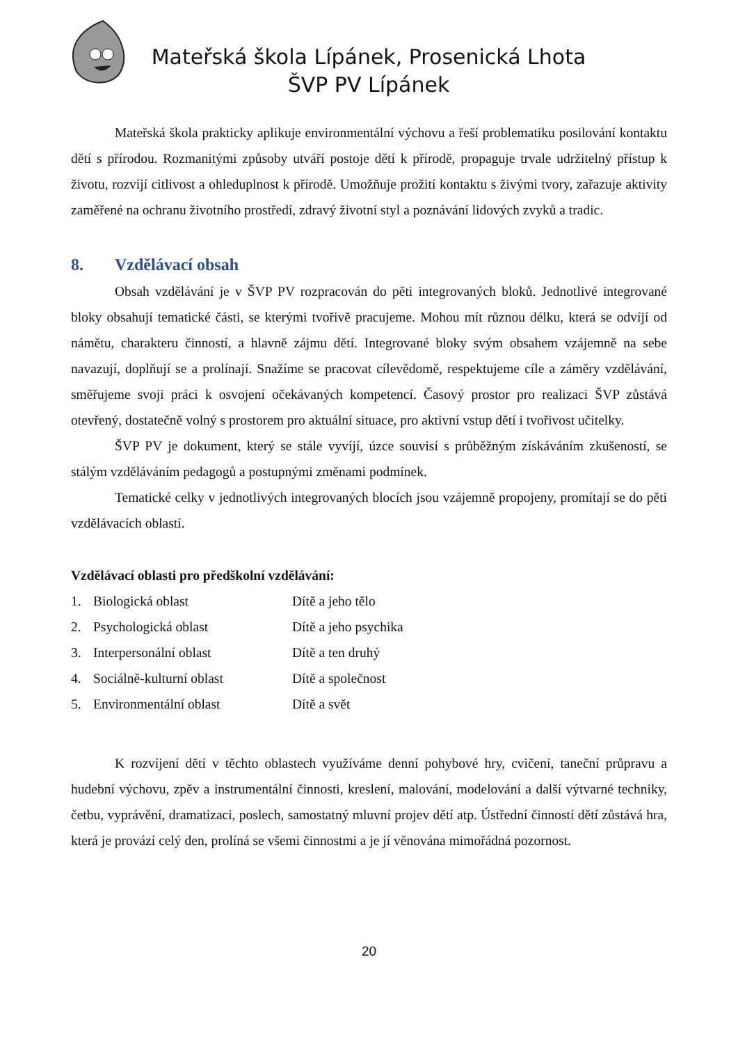Mateřská škola Lípánek, Prosenická Lhota
ŠVP PV Lípánek
Mateřská škola prakticky aplikuje environmentální výchovu a řeší problematiku posilování kontaktu dětí s přírodou. Rozmanitými způsoby utváří postoje dětí k přírodě, propaguje trvale udržitelný přístup k životu, rozvíjí citlivost a ohleduplnost k přírodě. Umožňuje prožití kontaktu s živými tvory, zařazuje aktivity zaměřené na ochranu životního prostředí, zdravý životní styl a poznávání lidových zvyků a tradic.
8. Vzdělávací obsah
Obsah vzdělávání je v ŠVP PV rozpracován do pěti integrovaných bloků. Jednotlivé integrované bloky obsahují tematické části, se kterými tvořivě pracujeme. Mohou mít různou délku, která se odvíjí od námětu, charakteru činností, a hlavně zájmu dětí. Integrované bloky svým obsahem vzájemně na sebe navazují, doplňují se a prolínají. Snažíme se pracovat cílevědomě, respektujeme cíle a záměry vzdělávání, směřujeme svoji práci k osvojení očekávaných kompetencí. Časový prostor pro realizaci ŠVP zůstává otevřený, dostatečně volný s prostorem pro aktuální situace, pro aktivní vstup dětí i tvořivost učitelky.
ŠVP PV je dokument, který se stále vyvíjí, úzce souvisí s průběžným získáváním zkušeností, se stálým vzděláváním pedagogů a postupnými změnami podmínek.
Tematické celky v jednotlivých integrovaných blocích jsou vzájemně propojeny, promítají se do pěti vzdělávacích oblastí.
Vzdělávací oblasti pro předškolní vzdělávání:
1. Biologická oblast Dítě a jeho tělo
2. Psychologická oblast Dítě a jeho psychika
3. Interpersonální oblast Dítě a ten druhý
4. Sociálně-kulturní oblast Dítě a společnost
5. Environmentální oblast Dítě a svět
K rozvíjení dětí v těchto oblastech využíváme denní pohybové hry, cvičení, taneční průpravu a hudební výchovu, zpěv a instrumentální činnosti, kreslení, malování, modelování a další výtvarné techniky, četbu, vyprávění, dramatizaci, poslech, samostatný mluvní projev dětí atp. Ústřední činností dětí zůstává hra, která je provází celý den, prolíná se všemi činnostmi a je jí věnována mimořádná pozornost.
20